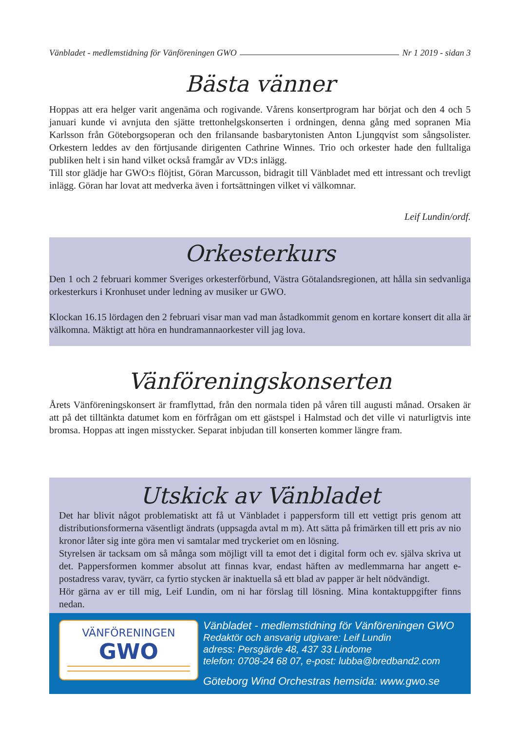Vänbladet - medlemstidning för Vänföreningen GWO Nr 1 2019 - sidan 3
Bästa vänner
Hoppas att era helger varit angenäma och rogivande. Vårens konsertprogram har börjat och den 4 och 5 januari kunde vi avnjuta den sjätte trettonhelgskonserten i ordningen, denna gång med sopranen Mia Karlsson från Göteborgsoperan och den frilansande basbarytonisten Anton Ljungqvist som sångsolister. Orkestern leddes av den förtjusande dirigenten Cathrine Winnes. Trio och orkester hade den fulltaliga publiken helt i sin hand vilket också framgår av VD:s inlägg.
Till stor glädje har GWO:s flöjtist, Göran Marcusson, bidragit till Vänbladet med ett intressant och trevligt inlägg. Göran har lovat att medverka även i fortsättningen vilket vi välkomnar.
Leif Lundin/ordf.
Orkesterkurs
Den 1 och 2 februari kommer Sveriges orkesterförbund, Västra Götalandsregionen, att hålla sin sedvanliga orkesterkurs i Kronhuset under ledning av musiker ur GWO.
Klockan 16.15 lördagen den 2 februari visar man vad man åstadkommit genom en kortare konsert dit alla är välkomna. Mäktigt att höra en hundramannaorkester vill jag lova.
Vänföreningskonserten
Årets Vänföreningskonsert är framflyttad, från den normala tiden på våren till augusti månad. Orsaken är att på det tilltänkta datumet kom en förfrågan om ett gästspel i Halmstad och det ville vi naturligtvis inte bromsa. Hoppas att ingen misstycker. Separat inbjudan till konserten kommer längre fram.
Utskick av Vänbladet
Det har blivit något problematiskt att få ut Vänbladet i pappersform till ett vettigt pris genom att distributionsformerna väsentligt ändrats (uppsagda avtal m m). Att sätta på frimärken till ett pris av nio kronor låter sig inte göra men vi samtalar med tryckeriet om en lösning.
Styrelsen är tacksam om så många som möjligt vill ta emot det i digital form och ev. själva skriva ut det. Pappersformen kommer absolut att finnas kvar, endast häften av medlemmarna har angett e-postadress varav, tyvärr, ca fyrtio stycken är inaktuella så ett blad av papper är helt nödvändigt.
Hör gärna av er till mig, Leif Lundin, om ni har förslag till lösning. Mina kontaktuppgifter finns nedan.
VÄNFÖRENINGEN
GWO
Vänbladet - medlemstidning för Vänföreningen GWO
Redaktör och ansvarig utgivare: Leif Lundin
adress: Persgärde 48, 437 33 Lindome
telefon: 0708-24 68 07, e-post: lubba@bredband2.com
Göteborg Wind Orchestras hemsida: www.gwo.se